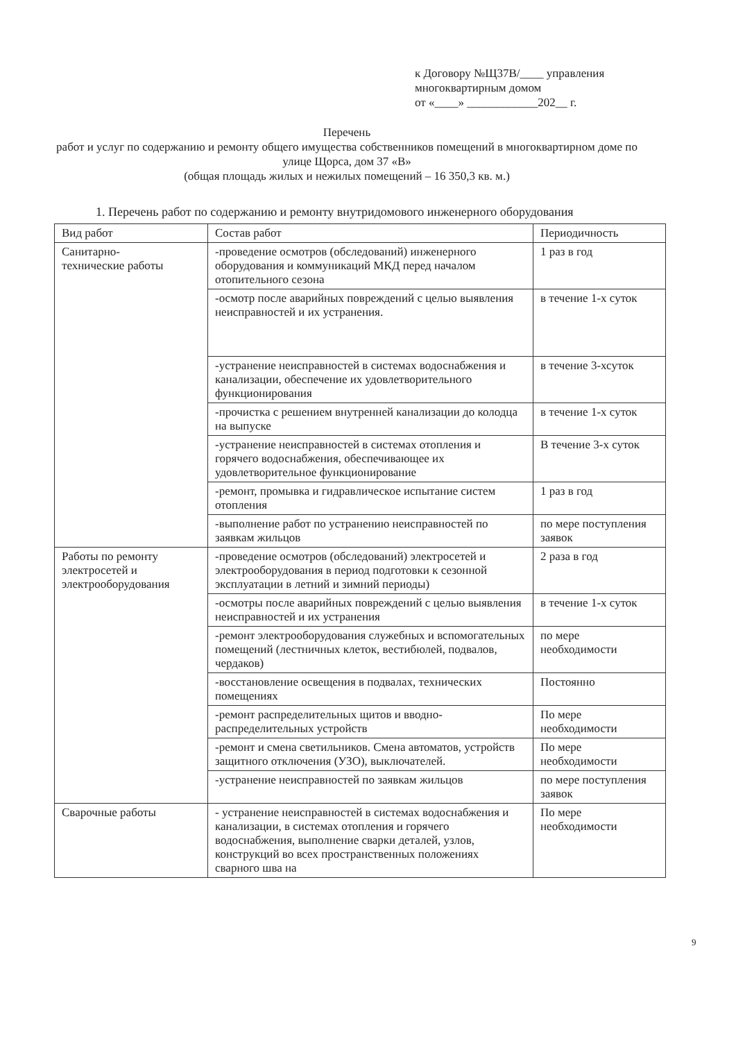к Договору №Щ37В/____ управления
многоквартирным домом
от «____» ____________202__ г.
Перечень
работ и услуг по содержанию и ремонту общего имущества собственников помещений в многоквартирном доме по улице Щорса, дом 37 «В»
(общая площадь жилых и нежилых помещений – 16 350,3 кв. м.)
1. Перечень работ по содержанию и ремонту внутридомового инженерного оборудования
| Вид работ | Состав работ | Периодичность |
| Санитарно- технические работы | -проведение осмотров (обследований) инженерного оборудования и коммуникаций МКД перед началом отопительного сезона | 1 раз в год |
| | -осмотр после аварийных повреждений с целью выявления неисправностей и их устранения. | в течение 1-х суток |
| | -устранение неисправностей в системах водоснабжения и канализации, обеспечение их удовлетворительного функционирования | в течение 3-хсуток |
| | -прочистка с решением внутренней канализации до колодца на выпуске | в течение 1-х суток |
| | -устранение неисправностей в системах отопления и горячего водоснабжения, обеспечивающее их удовлетворительное функционирование | В течение 3-х суток |
| | -ремонт, промывка и гидравлическое испытание систем отопления | 1 раз в год |
| | -выполнение работ по устранению неисправностей по заявкам жильцов | по мере поступления заявок |
| Работы по ремонту электросетей и электрооборудования | -проведение осмотров (обследований) электросетей и электрооборудования в период подготовки к сезонной эксплуатации в летний и зимний периоды) | 2 раза в год |
| | -осмотры после аварийных повреждений с целью выявления неисправностей и их устранения | в течение 1-х суток |
| | -ремонт электрооборудования служебных и вспомогательных помещений (лестничных клеток, вестибюлей, подвалов, чердаков) | по мере необходимости |
| | -восстановление освещения в подвалах, технических помещениях | Постоянно |
| | -ремонт распределительных щитов и вводно-распределительных устройств | По мере необходимости |
| | -ремонт и смена светильников. Смена автоматов, устройств защитного отключения (УЗО), выключателей. | По мере необходимости |
| | -устранение неисправностей по заявкам жильцов | по мере поступления заявок |
| Сварочные работы | - устранение неисправностей в системах водоснабжения и канализации, в системах отопления и горячего водоснабжения, выполнение сварки деталей, узлов, конструкций во всех пространственных положениях сварного шва на | По мере необходимости |
9